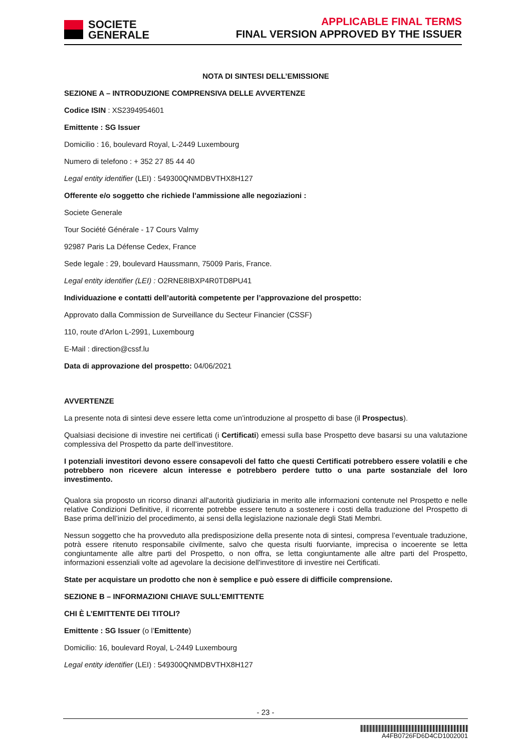SOCIETE
GENERALE
APPLICABLE FINAL TERMS
FINAL VERSION APPROVED BY THE ISSUER
NOTA DI SINTESI DELL’EMISSIONE
SEZIONE A – INTRODUZIONE COMPRENSIVA DELLE AVVERTENZE
Codice ISIN : XS2394954601
Emittente : SG Issuer
Domicilio : 16, boulevard Royal, L-2449 Luxembourg
Numero di telefono : + 352 27 85 44 40
Legal entity identifier (LEI) : 549300QNMDBVTHX8H127
Offerente e/o soggetto che richiede l’ammissione alle negoziazioni :
Societe Generale
Tour Société Générale - 17 Cours Valmy
92987 Paris La Défense Cedex, France
Sede legale : 29, boulevard Haussmann, 75009 Paris, France.
Legal entity identifier (LEI) : O2RNE8IBXP4R0TD8PU41
Individuazione e contatti dell’autorità competente per l’approvazione del prospetto:
Approvato dalla Commission de Surveillance du Secteur Financier (CSSF)
110, route d'Arlon L-2991, Luxembourg
E-Mail : direction@cssf.lu
Data di approvazione del prospetto: 04/06/2021
AVVERTENZE
La presente nota di sintesi deve essere letta come un’introduzione al prospetto di base (il Prospectus).
Qualsiasi decisione di investire nei certificati (i Certificati) emessi sulla base Prospetto deve basarsi su una valutazione complessiva del Prospetto da parte dell’investitore.
I potenziali investitori devono essere consapevoli del fatto che questi Certificati potrebbero essere volatili e che potrebbero non ricevere alcun interesse e potrebbero perdere tutto o una parte sostanziale del loro investimento.
Qualora sia proposto un ricorso dinanzi all'autorità giudiziaria in merito alle informazioni contenute nel Prospetto e nelle relative Condizioni Definitive, il ricorrente potrebbe essere tenuto a sostenere i costi della traduzione del Prospetto di Base prima dell’inizio del procedimento, ai sensi della legislazione nazionale degli Stati Membri.
Nessun soggetto che ha provveduto alla predisposizione della presente nota di sintesi, compresa l’eventuale traduzione, potrà essere ritenuto responsabile civilmente, salvo che questa risulti fuorviante, imprecisa o incoerente se letta congiuntamente alle altre parti del Prospetto, o non offra, se letta congiuntamente alle altre parti del Prospetto, informazioni essenziali volte ad agevolare la decisione dell'investitore di investire nei Certificati.
State per acquistare un prodotto che non è semplice e può essere di difficile comprensione.
SEZIONE B – INFORMAZIONI CHIAVE SULL’EMITTENTE
CHI È L’EMITTENTE DEI TITOLI?
Emittente : SG Issuer (o l’Emittente)
Domicilio: 16, boulevard Royal, L-2449 Luxembourg
Legal entity identifier (LEI) : 549300QNMDBVTHX8H127
- 23 -
A4FB0726FD6D4CD1002001